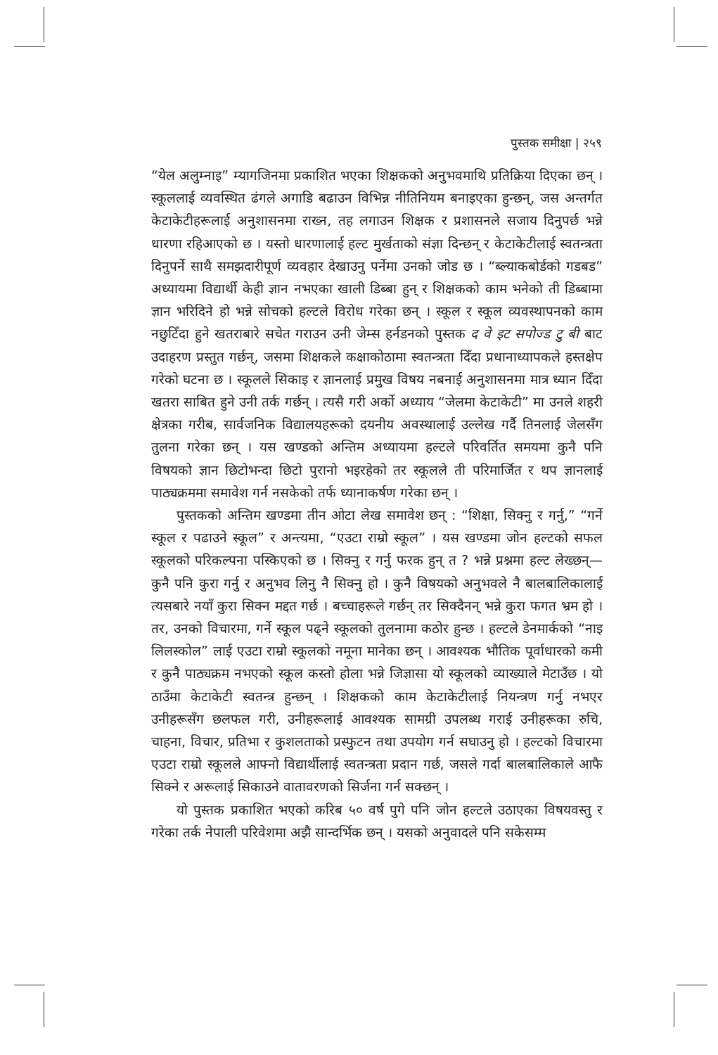पुस्तक समीक्षा | २५९
“येल अलुम्नाइ” म्यागजिनमा प्रकाशित भएका शिक्षकको अनुभवमाथि प्रतिक्रिया दिएका छन् । स्कूललाई व्यवस्थित ढंगले अगाडि बढाउन विभिन्न नीतिनियम बनाइएका हुन्छन्, जस अन्तर्गत केटाकेटीहरूलाई अनुशासनमा राख्न, तह लगाउन शिक्षक र प्रशासनले सजाय दिनुपर्छ भन्ने धारणा रहिआएको छ । यस्तो धारणालाई हल्ट मुर्खताको संज्ञा दिन्छन् र केटाकेटीलाई स्वतन्त्रता दिनुपर्ने साथै समझदारीपूर्ण व्यवहार देखाउनु पर्नेमा उनको जोड छ । “ब्ल्याकबोर्डको गडबड” अध्यायमा विद्यार्थी केही ज्ञान नभएका खाली डिब्बा हुन् र शिक्षकको काम भनेको ती डिब्बामा ज्ञान भरिदिने हो भन्ने सोचको हल्टले विरोध गरेका छन् । स्कूल र स्कूल व्यवस्थापनको काम नछुटिँदा हुने खतराबारे सचेत गराउन उनी जेम्स हर्नडनको पुस्तक द वे इट सपोज्ड टु बी बाट उदाहरण प्रस्तुत गर्छन्, जसमा शिक्षकले कक्षाकोठामा स्वतन्त्रता दिँदा प्रधानाध्यापकले हस्तक्षेप गरेको घटना छ । स्कूलले सिकाइ र ज्ञानलाई प्रमुख विषय नबनाई अनुशासनमा मात्र ध्यान दिँदा खतरा साबित हुने उनी तर्क गर्छन् । त्यसै गरी अर्को अध्याय “जेलमा केटाकेटी” मा उनले शहरी क्षेत्रका गरीब, सार्वजनिक विद्यालयहरूको दयनीय अवस्थालाई उल्लेख गर्दै तिनलाई जेलसँग तुलना गरेका छन् । यस खण्डको अन्तिम अध्यायमा हल्टले परिवर्तित समयमा कुनै पनि विषयको ज्ञान छिटोभन्दा छिटो पुरानो भइरहेको तर स्कूलले ती परिमार्जित र थप ज्ञानलाई पाठ्यक्रममा समावेश गर्न नसकेको तर्फ ध्यानाकर्षण गरेका छन् ।
पुस्तकको अन्तिम खण्डमा तीन ओटा लेख समावेश छन् : “शिक्षा, सिक्नु र गर्नु,” “गर्ने स्कूल र पढाउने स्कूल” र अन्त्यमा, “एउटा राम्रो स्कूल” । यस खण्डमा जोन हल्टको सफल स्कूलको परिकल्पना पस्किएको छ । सिक्नु र गर्नु फरक हुन् त ? भन्ने प्रश्नमा हल्ट लेख्छन्—कुनै पनि कुरा गर्नु र अनुभव लिनु नै सिक्नु हो । कुनै विषयको अनुभवले नै बालबालिकालाई त्यसबारे नयाँ कुरा सिक्न मद्दत गर्छ । बच्चाहरूले गर्छन् तर सिक्दैनन् भन्ने कुरा फगत भ्रम हो । तर, उनको विचारमा, गर्ने स्कूल पढ्ने स्कूलको तुलनामा कठोर हुन्छ । हल्टले डेनमार्कको “नाइ लिलस्कोल” लाई एउटा राम्रो स्कूलको नमूना मानेका छन् । आवश्यक भौतिक पूर्वाधारको कमी र कुनै पाठ्यक्रम नभएको स्कूल कस्तो होला भन्ने जिज्ञासा यो स्कूलको व्याख्याले मेटाउँछ । यो ठाउँमा केटाकेटी स्वतन्त्र हुन्छन् । शिक्षकको काम केटाकेटीलाई नियन्त्रण गर्नु नभएर उनीहरूसँग छलफल गरी, उनीहरूलाई आवश्यक सामग्री उपलब्ध गराई उनीहरूका रुचि, चाहना, विचार, प्रतिभा र कुशलताको प्रस्फुटन तथा उपयोग गर्न सघाउनु हो । हल्टको विचारमा एउटा राम्रो स्कूलले आफ्नो विद्यार्थीलाई स्वतन्त्रता प्रदान गर्छ, जसले गर्दा बालबालिकाले आफै सिक्ने र अरूलाई सिकाउने वातावरणको सिर्जना गर्न सक्छन् ।
यो पुस्तक प्रकाशित भएको करिब ५० वर्ष पुगे पनि जोन हल्टले उठाएका विषयवस्तु र गरेका तर्क नेपाली परिवेशमा अझै सान्दर्भिक छन् । यसको अनुवादले पनि सकेसम्म